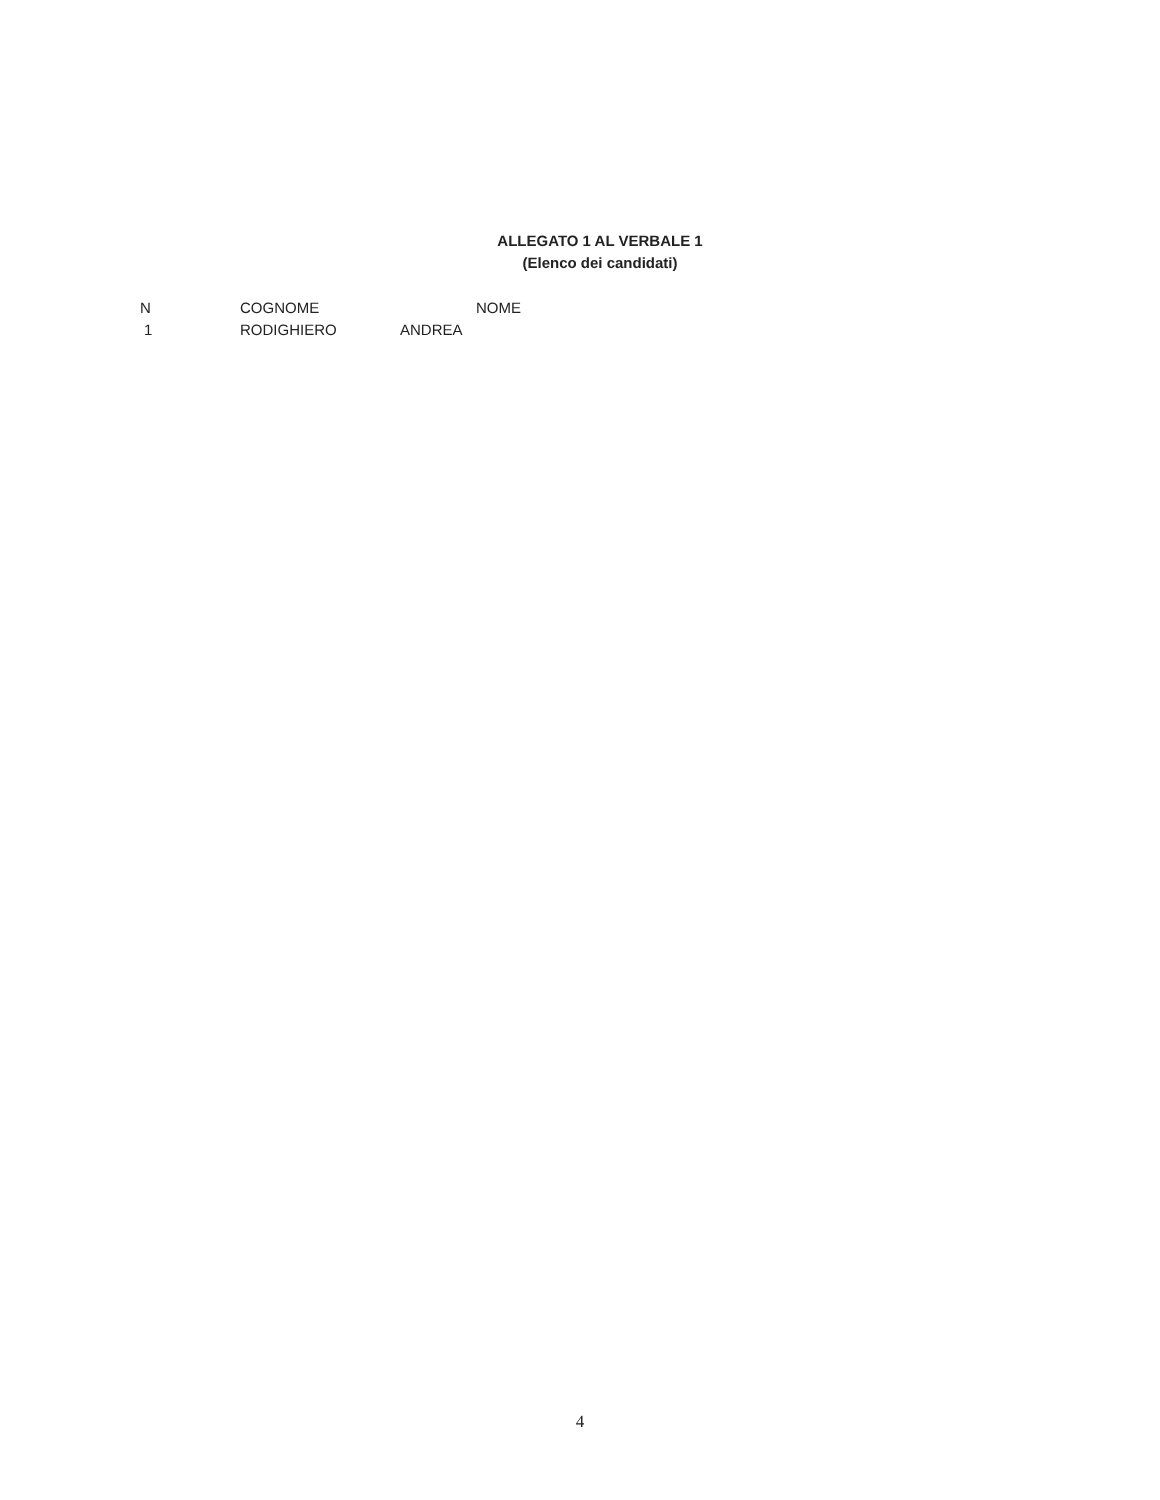ALLEGATO 1 AL VERBALE 1
(Elenco dei candidati)
| N | COGNOME | NOME |
| --- | --- | --- |
| 1 | RODIGHIERO | ANDREA |
4